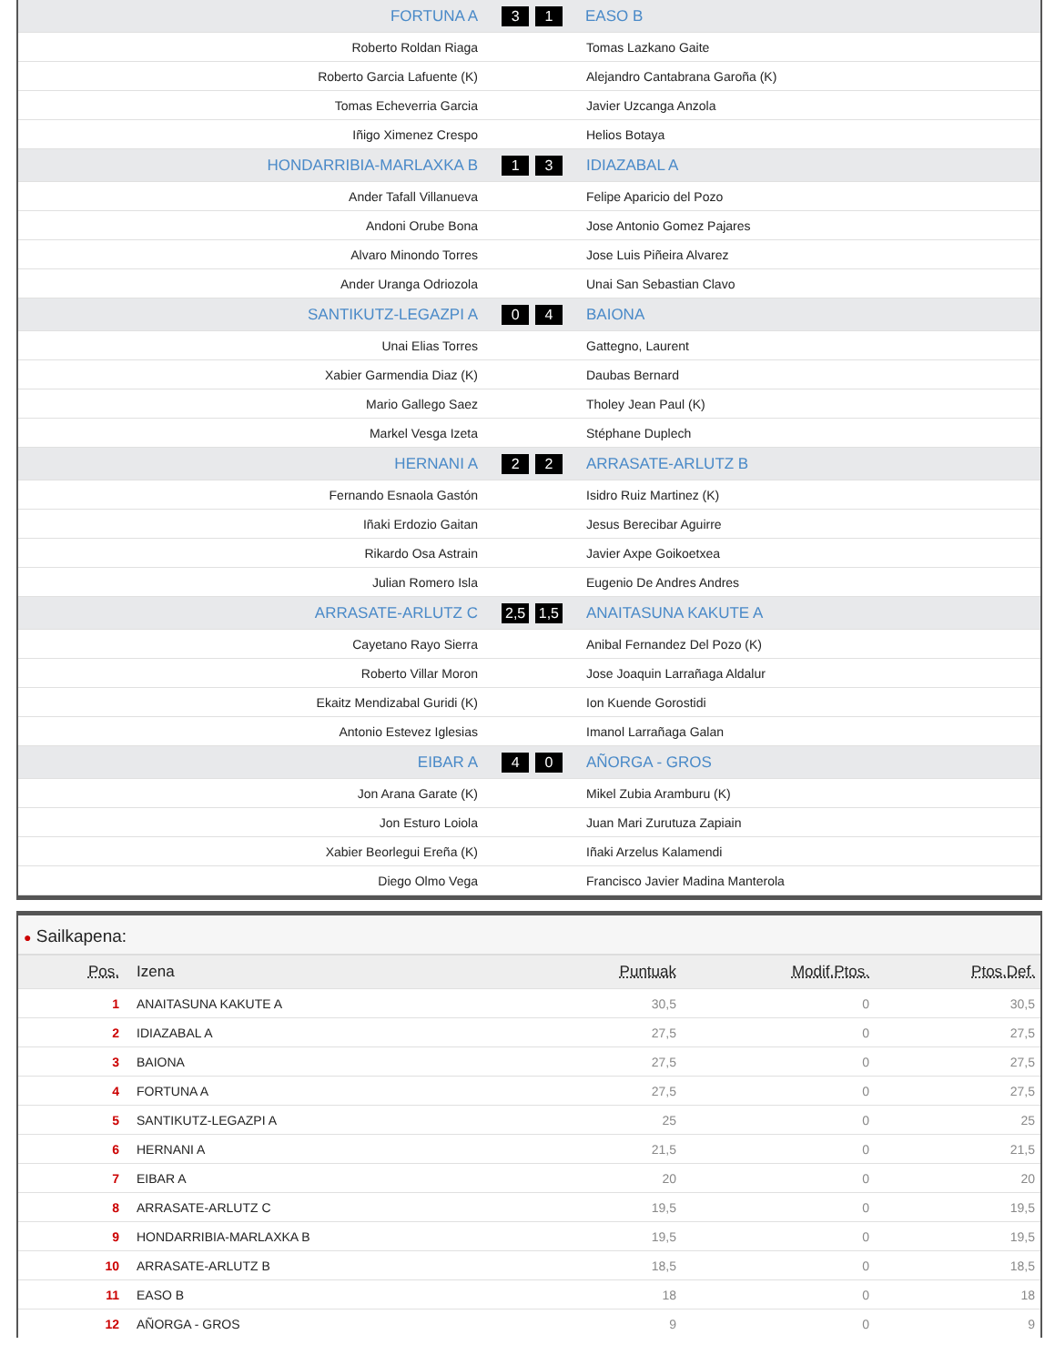| FORTUNA A | 3 1 | EASO B |
| Roberto Roldan Riaga | | Tomas Lazkano Gaite |
| Roberto Garcia Lafuente (K) | | Alejandro Cantabrana Garoña (K) |
| Tomas Echeverria Garcia | | Javier Uzcanga Anzola |
| Iñigo Ximenez Crespo | | Helios Botaya |
| HONDARRIBIA-MARLAXKA B | 1 3 | IDIAZABAL A |
| Ander Tafall Villanueva | | Felipe Aparicio del Pozo |
| Andoni Orube Bona | | Jose Antonio Gomez Pajares |
| Alvaro Minondo Torres | | Jose Luis Piñeira Alvarez |
| Ander Uranga Odriozola | | Unai San Sebastian Clavo |
| SANTIKUTZ-LEGAZPI A | 0 4 | BAIONA |
| Unai Elias Torres | | Gattegno, Laurent |
| Xabier Garmendia Diaz (K) | | Daubas Bernard |
| Mario Gallego Saez | | Tholey Jean Paul (K) |
| Markel Vesga Izeta | | Stéphane Duplech |
| HERNANI A | 2 2 | ARRASATE-ARLUTZ B |
| Fernando Esnaola Gastón | | Isidro Ruiz Martinez (K) |
| Iñaki Erdozio Gaitan | | Jesus Berecibar Aguirre |
| Rikardo Osa Astrain | | Javier Axpe Goikoetxea |
| Julian Romero Isla | | Eugenio De Andres Andres |
| ARRASATE-ARLUTZ C | 2,5 1,5 | ANAITASUNA KAKUTE A |
| Cayetano Rayo Sierra | | Anibal Fernandez Del Pozo (K) |
| Roberto Villar Moron | | Jose Joaquin Larrañaga Aldalur |
| Ekaitz Mendizabal Guridi (K) | | Ion Kuende Gorostidi |
| Antonio Estevez Iglesias | | Imanol Larrañaga Galan |
| EIBAR A | 4 0 | AÑORGA - GROS |
| Jon Arana Garate (K) | | Mikel Zubia Aramburu (K) |
| Jon Esturo Loiola | | Juan Mari Zurutuza Zapiain |
| Xabier Beorlegui Ereña (K) | | Iñaki Arzelus Kalamendi |
| Diego Olmo Vega | | Francisco Javier Madina Manterola |
● Sailkapena:
| Pos. | Izena | Puntuak | Modif.Ptos. | Ptos.Def. |
| --- | --- | --- | --- | --- |
| 1 | ANAITASUNA KAKUTE A | 30,5 | 0 | 30,5 |
| 2 | IDIAZABAL A | 27,5 | 0 | 27,5 |
| 3 | BAIONA | 27,5 | 0 | 27,5 |
| 4 | FORTUNA A | 27,5 | 0 | 27,5 |
| 5 | SANTIKUTZ-LEGAZPI A | 25 | 0 | 25 |
| 6 | HERNANI A | 21,5 | 0 | 21,5 |
| 7 | EIBAR A | 20 | 0 | 20 |
| 8 | ARRASATE-ARLUTZ C | 19,5 | 0 | 19,5 |
| 9 | HONDARRIBIA-MARLAXKA B | 19,5 | 0 | 19,5 |
| 10 | ARRASATE-ARLUTZ B | 18,5 | 0 | 18,5 |
| 11 | EASO B | 18 | 0 | 18 |
| 12 | AÑORGA - GROS | 9 | 0 | 9 |